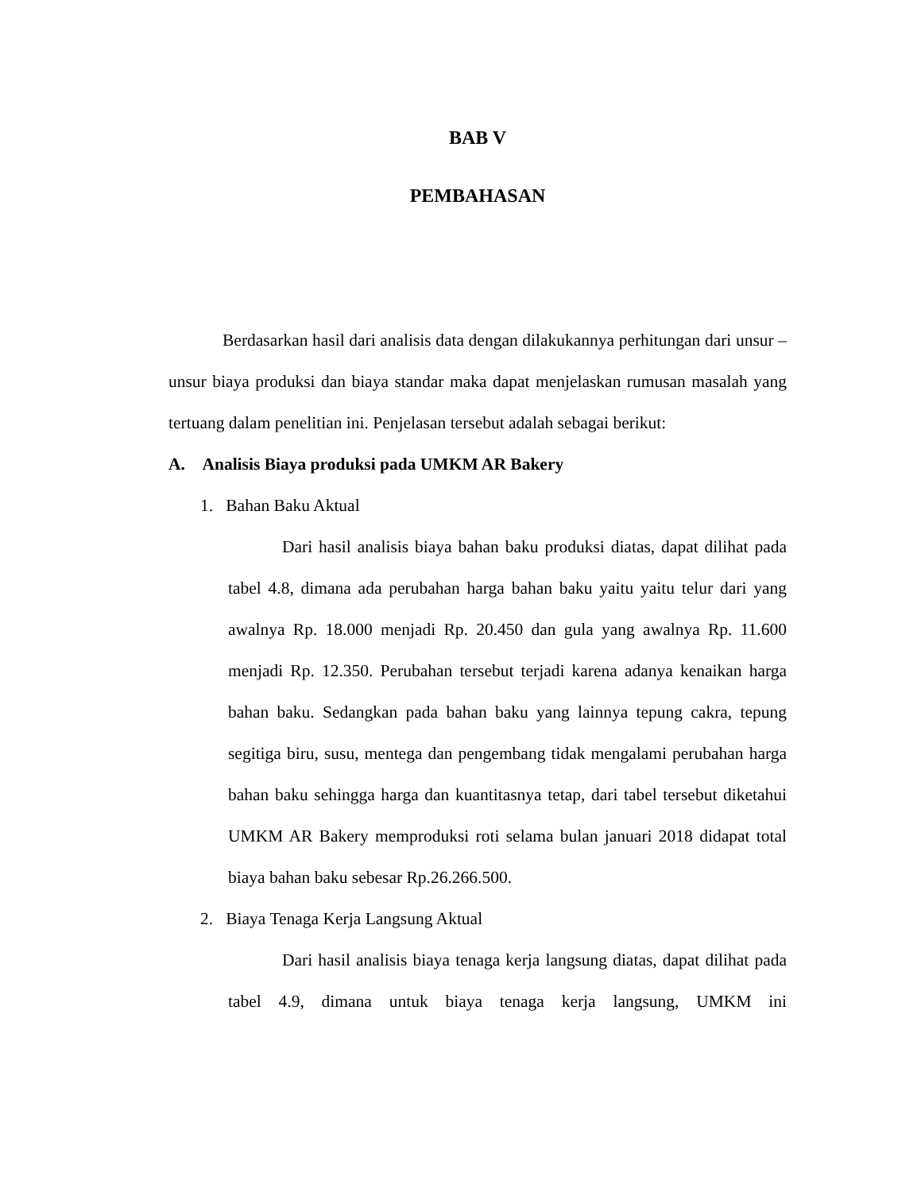BAB V
PEMBAHASAN
Berdasarkan hasil dari analisis data dengan dilakukannya perhitungan dari unsur – unsur biaya produksi dan biaya standar maka dapat menjelaskan rumusan masalah yang tertuang dalam penelitian ini. Penjelasan tersebut adalah sebagai berikut:
A. Analisis Biaya produksi pada UMKM AR Bakery
1. Bahan Baku Aktual
Dari hasil analisis biaya bahan baku produksi diatas, dapat dilihat pada tabel 4.8, dimana ada perubahan harga bahan baku yaitu yaitu telur dari yang awalnya Rp. 18.000 menjadi Rp. 20.450 dan gula yang awalnya Rp. 11.600 menjadi Rp. 12.350. Perubahan tersebut terjadi karena adanya kenaikan harga bahan baku. Sedangkan pada bahan baku yang lainnya tepung cakra, tepung segitiga biru, susu, mentega dan pengembang tidak mengalami perubahan harga bahan baku sehingga harga dan kuantitasnya tetap, dari tabel tersebut diketahui UMKM AR Bakery memproduksi roti selama bulan januari 2018 didapat total biaya bahan baku sebesar Rp.26.266.500.
2. Biaya Tenaga Kerja Langsung Aktual
Dari hasil analisis biaya tenaga kerja langsung diatas, dapat dilihat pada tabel 4.9, dimana untuk biaya tenaga kerja langsung, UMKM ini